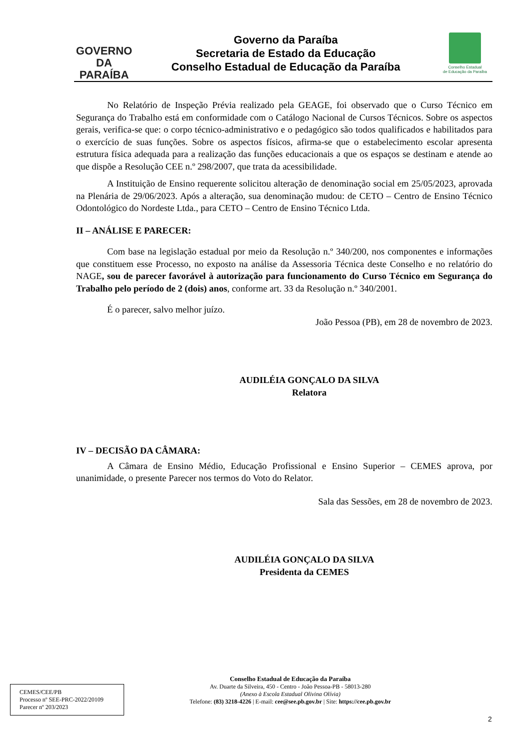GOVERNO
DA PARAÍBA
Governo da Paraíba
Secretaria de Estado da Educação
Conselho Estadual de Educação da Paraíba
Conselho Estadual
de Educação da Paraíba
No Relatório de Inspeção Prévia realizado pela GEAGE, foi observado que o Curso Técnico em Segurança do Trabalho está em conformidade com o Catálogo Nacional de Cursos Técnicos. Sobre os aspectos gerais, verifica-se que: o corpo técnico-administrativo e o pedagógico são todos qualificados e habilitados para o exercício de suas funções. Sobre os aspectos físicos, afirma-se que o estabelecimento escolar apresenta estrutura física adequada para a realização das funções educacionais a que os espaços se destinam e atende ao que dispõe a Resolução CEE n.º 298/2007, que trata da acessibilidade.
A Instituição de Ensino requerente solicitou alteração de denominação social em 25/05/2023, aprovada na Plenária de 29/06/2023. Após a alteração, sua denominação mudou: de CETO – Centro de Ensino Técnico Odontológico do Nordeste Ltda., para CETO – Centro de Ensino Técnico Ltda.
II – ANÁLISE E PARECER:
Com base na legislação estadual por meio da Resolução n.º 340/200, nos componentes e informações que constituem esse Processo, no exposto na análise da Assessoria Técnica deste Conselho e no relatório do NAGE, sou de parecer favorável à autorização para funcionamento do Curso Técnico em Segurança do Trabalho pelo período de 2 (dois) anos, conforme art. 33 da Resolução n.º 340/2001.
É o parecer, salvo melhor juízo.
João Pessoa (PB), em 28 de novembro de 2023.
AUDILÉIA GONÇALO DA SILVA
Relatora
IV – DECISÃO DA CÂMARA:
A Câmara de Ensino Médio, Educação Profissional e Ensino Superior – CEMES aprova, por unanimidade, o presente Parecer nos termos do Voto do Relator.
Sala das Sessões, em 28 de novembro de 2023.
AUDILÉIA GONÇALO DA SILVA
Presidenta da CEMES
CEMES/CEE/PB
Processo nº SEE-PRC-2022/20109
Parecer nº 203/2023
Conselho Estadual de Educação da Paraíba
Av. Duarte da Silveira, 450 - Centro - João Pessoa-PB - 58013-280
(Anexo à Escola Estadual Olivina Olívia)
Telefone: (83) 3218-4226 | E-mail: cee@see.pb.gov.br | Site: https://cee.pb.gov.br
2